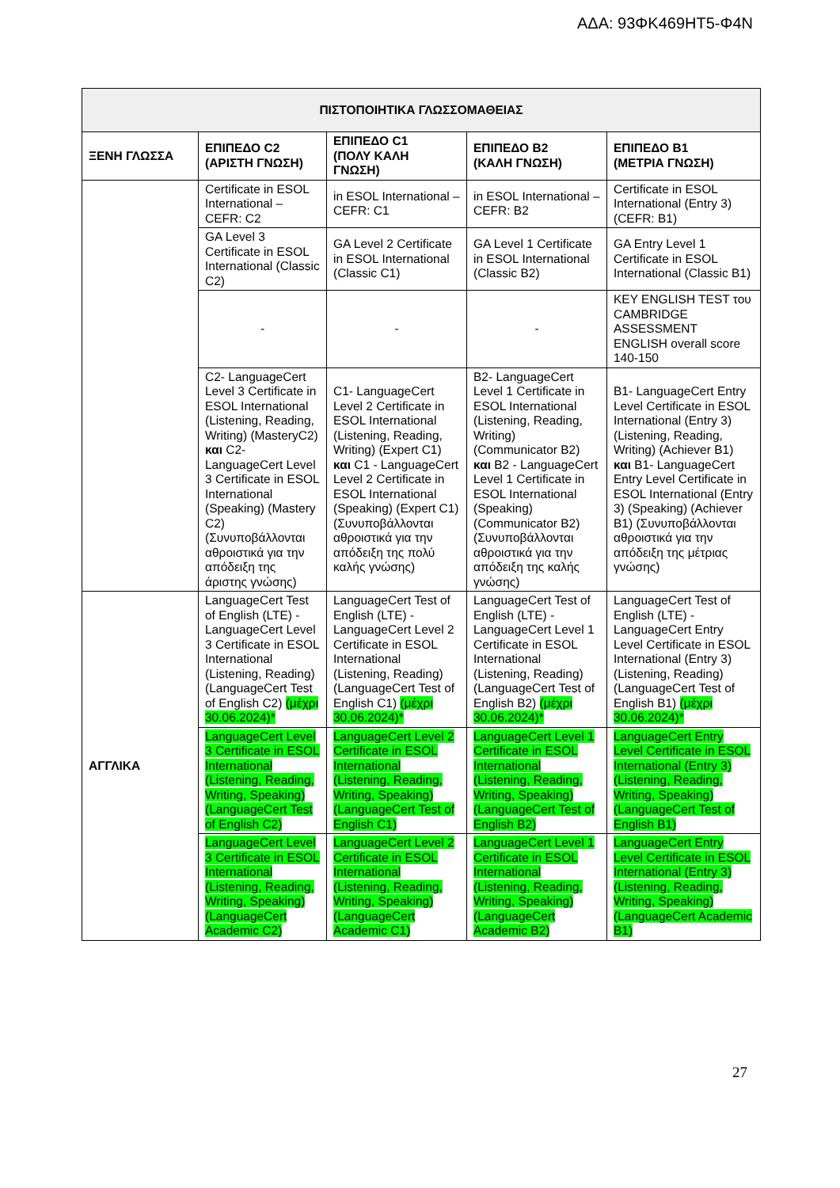ΑΔΑ: 93ΦΚ469ΗΤ5-Φ4Ν
| ΠΙΣΤΟΠΟΙΗΤΙΚΑ ΓΛΩΣΣΟΜΑΘΕΙΑΣ | | | | |
| --- | --- | --- | --- | --- |
| ΞΕΝΗ ΓΛΩΣΣΑ | ΕΠΙΠΕΔΟ C2 (ΑΡΙΣΤΗ ΓΝΩΣΗ) | ΕΠΙΠΕΔΟ C1 (ΠΟΛΥ ΚΑΛΗ ΓΝΩΣΗ) | ΕΠΙΠΕΔΟ B2 (ΚΑΛΗ ΓΝΩΣΗ) | ΕΠΙΠΕΔΟ B1 (ΜΕΤΡΙΑ ΓΝΩΣΗ) |
| | Certificate in ESOL International – CEFR: C2 | in ESOL International – CEFR: C1 | in ESOL International – CEFR: B2 | Certificate in ESOL International (Entry 3) (CEFR: B1) |
| | GA Level 3 Certificate in ESOL International (Classic C2) | GA Level 2 Certificate in ESOL International (Classic C1) | GA Level 1 Certificate in ESOL International (Classic B2) | GA Entry Level 1 Certificate in ESOL International (Classic B1) |
| | - | - | - | KEY ENGLISH TEST του CAMBRIDGE ASSESSMENT ENGLISH overall score 140-150 |
| | C2- LanguageCert Level 3 Certificate in ESOL International (Listening, Reading, Writing) (MasteryC2) και C2- LanguageCert Level 3 Certificate in ESOL International (Speaking) (Mastery C2) (Συνυποβάλλονται αθροιστικά για την απόδειξη της άριστης γνώσης) | C1- LanguageCert Level 2 Certificate in ESOL International (Listening, Reading, Writing) (Expert C1) και C1 - LanguageCert Level 2 Certificate in ESOL International (Speaking) (Expert C1) (Συνυποβάλλονται αθροιστικά για την απόδειξη της πολύ καλής γνώσης) | B2- LanguageCert Level 1 Certificate in ESOL International (Listening, Reading, Writing) (Communicator B2) και B2 - LanguageCert Level 1 Certificate in ESOL International (Speaking) (Communicator B2) (Συνυποβάλλονται αθροιστικά για την απόδειξη της καλής γνώσης) | B1- LanguageCert Entry Level Certificate in ESOL International (Entry 3) (Listening, Reading, Writing) (Achiever B1) και B1- LanguageCert Entry Level Certificate in ESOL International (Entry 3) (Speaking) (Achiever B1) (Συνυποβάλλονται αθροιστικά για την απόδειξη της μέτριας γνώσης) |
| ΑΓΓΛΙΚΑ | LanguageCert Test of English (LTE) - LanguageCert Level 3 Certificate in ESOL International (Listening, Reading) (LanguageCert Test of English C2) (μέχρι 30.06.2024)* | LanguageCert Test of English (LTE) - LanguageCert Level 2 Certificate in ESOL International (Listening, Reading) (LanguageCert Test of English C1) (μέχρι 30.06.2024)* | LanguageCert Test of English (LTE) - LanguageCert Level 1 Certificate in ESOL International (Listening, Reading) (LanguageCert Test of English B2) (μέχρι 30.06.2024)* | LanguageCert Test of English (LTE) - LanguageCert Entry Level Certificate in ESOL International (Entry 3) (Listening, Reading) (LanguageCert Test of English B1) (μέχρι 30.06.2024)* |
| | LanguageCert Level 3 Certificate in ESOL International (Listening, Reading, Writing, Speaking) (LanguageCert Test of English C2) | LanguageCert Level 2 Certificate in ESOL International (Listening, Reading, Writing, Speaking) (LanguageCert Test of English C1) | LanguageCert Level 1 Certificate in ESOL International (Listening, Reading, Writing, Speaking) (LanguageCert Test of English B2) | LanguageCert Entry Level Certificate in ESOL International (Entry 3) (Listening, Reading, Writing, Speaking) (LanguageCert Test of English B1) |
| | LanguageCert Level 3 Certificate in ESOL International (Listening, Reading, Writing, Speaking) (LanguageCert Academic C2) | LanguageCert Level 2 Certificate in ESOL International (Listening, Reading, Writing, Speaking) (LanguageCert Academic C1) | LanguageCert Level 1 Certificate in ESOL International (Listening, Reading, Writing, Speaking) (LanguageCert Academic B2) | LanguageCert Entry Level Certificate in ESOL International (Entry 3) (Listening, Reading, Writing, Speaking) (LanguageCert Academic B1) |
27